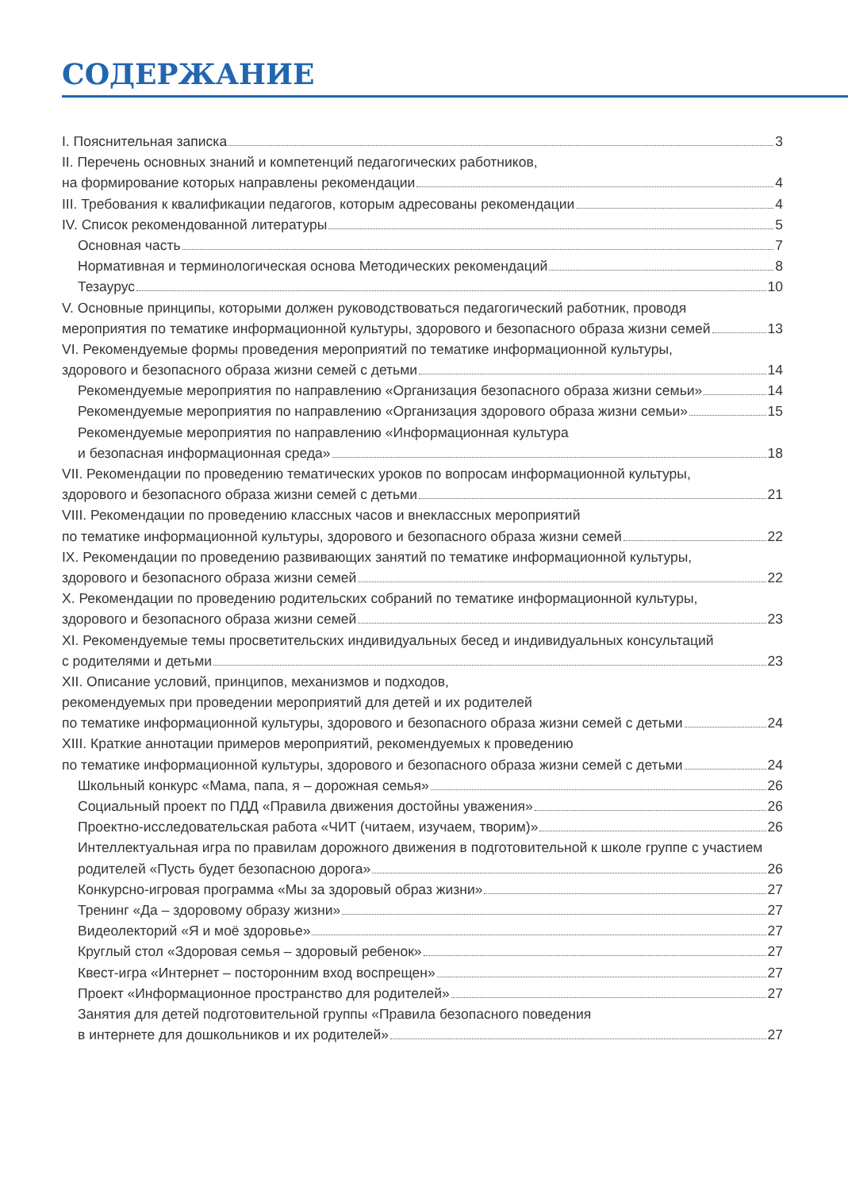СОДЕРЖАНИЕ
I. Пояснительная записка 3
II. Перечень основных знаний и компетенций педагогических работников,
на формирование которых направлены рекомендации 4
III. Требования к квалификации педагогов, которым адресованы рекомендации 4
IV. Список рекомендованной литературы 5
Основная часть 7
Нормативная и терминологическая основа Методических рекомендаций 8
Тезаурус 10
V. Основные принципы, которыми должен руководствоваться педагогический работник, проводя
мероприятия по тематике информационной культуры, здорового и безопасного образа жизни семей 13
VI. Рекомендуемые формы проведения мероприятий по тематике информационной культуры,
здорового и безопасного образа жизни семей с детьми 14
Рекомендуемые мероприятия по направлению «Организация безопасного образа жизни семьи» 14
Рекомендуемые мероприятия по направлению «Организация здорового образа жизни семьи» 15
Рекомендуемые мероприятия по направлению «Информационная культура
и безопасная информационная среда» 18
VII. Рекомендации по проведению тематических уроков по вопросам информационной культуры,
здорового и безопасного образа жизни семей с детьми 21
VIII. Рекомендации по проведению классных часов и внеклассных мероприятий
по тематике информационной культуры, здорового и безопасного образа жизни семей 22
IX. Рекомендации по проведению развивающих занятий по тематике информационной культуры,
здорового и безопасного образа жизни семей 22
X. Рекомендации по проведению родительских собраний по тематике информационной культуры,
здорового и безопасного образа жизни семей 23
XI. Рекомендуемые темы просветительских индивидуальных бесед и индивидуальных консультаций
с родителями и детьми 23
XII. Описание условий, принципов, механизмов и подходов,
рекомендуемых при проведении мероприятий для детей и их родителей
по тематике информационной культуры, здорового и безопасного образа жизни семей с детьми 24
XIII. Краткие аннотации примеров мероприятий, рекомендуемых к проведению
по тематике информационной культуры, здорового и безопасного образа жизни семей с детьми 24
Школьный конкурс «Мама, папа, я – дорожная семья» 26
Социальный проект по ПДД «Правила движения достойны уважения» 26
Проектно-исследовательская работа «ЧИТ (читаем, изучаем, творим)» 26
Интеллектуальная игра по правилам дорожного движения в подготовительной к школе группе с участием
родителей «Пусть будет безопасною дорога» 26
Конкурсно-игровая программа «Мы за здоровый образ жизни» 27
Тренинг «Да – здоровому образу жизни» 27
Видеолекторий «Я и моё здоровье» 27
Круглый стол «Здоровая семья – здоровый ребенок» 27
Квест-игра «Интернет – посторонним вход воспрещен» 27
Проект «Информационное пространство для родителей» 27
Занятия для детей подготовительной группы «Правила безопасного поведения
в интернете для дошкольников и их родителей» 27